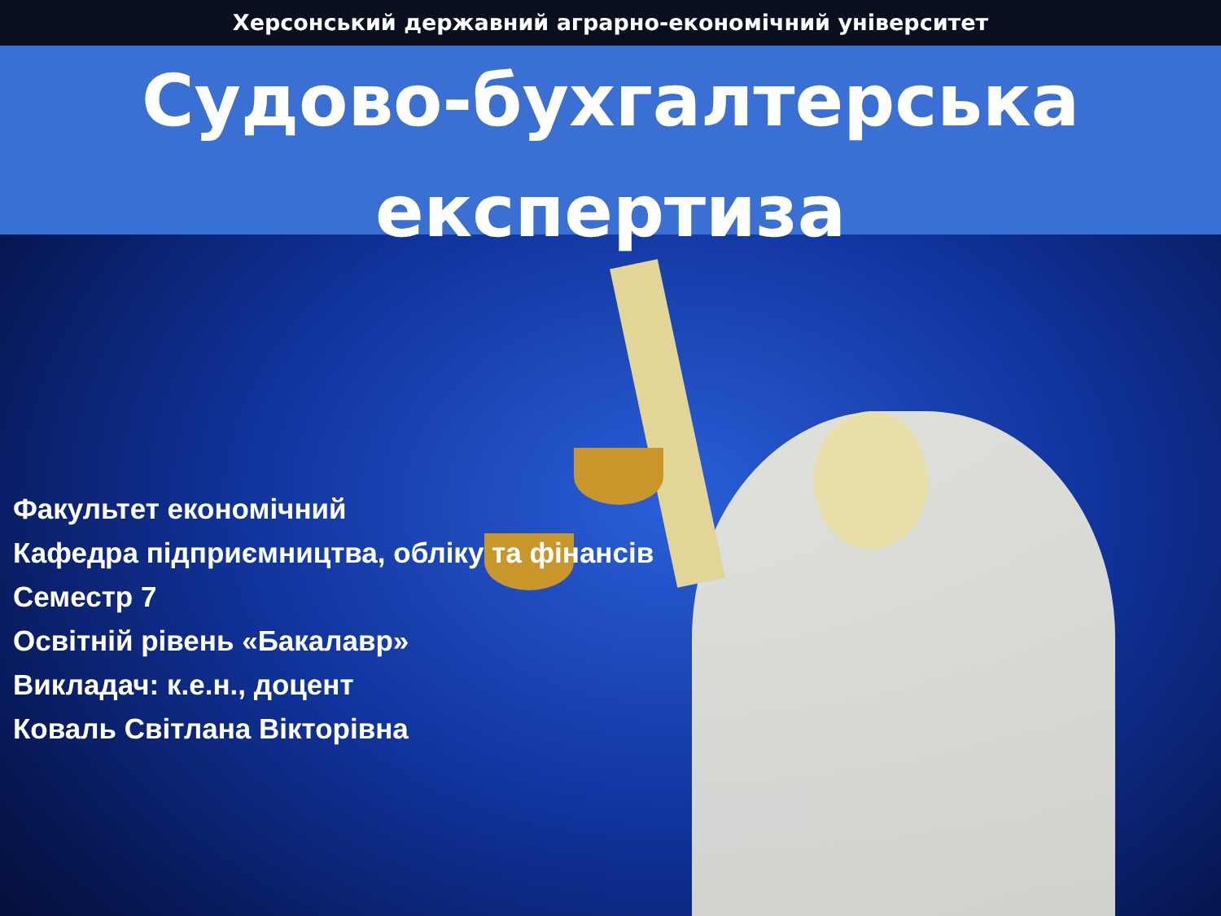Херсонський державний аграрно-економічний університет
Судово-бухгалтерська
експертиза
Факультет економічний
Кафедра підприємництва, обліку та фінансів
Семестр 7
Освітній рівень «Бакалавр»
Викладач: к.е.н., доцент
Коваль Світлана Вікторівна